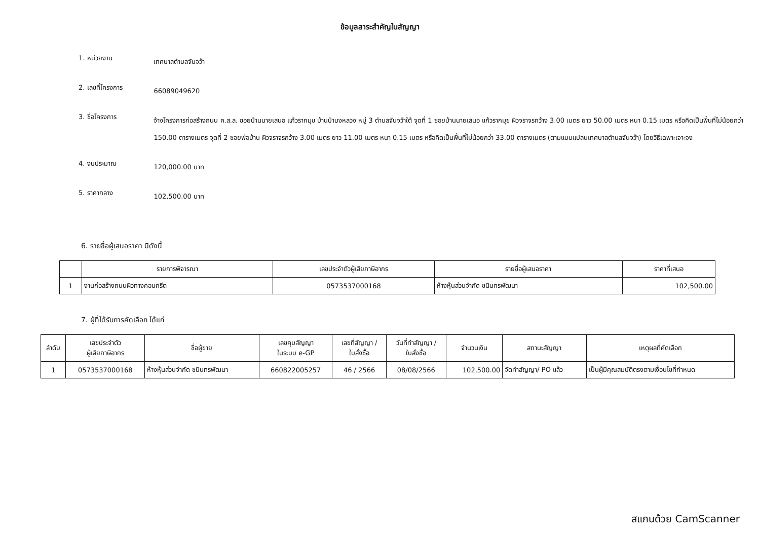ข้อมูลสาระสำคัญในสัญญา
1. หน่วยงาน
เทศบาลตำบลจันจว้า
2. เลขที่โครงการ
66089049620
3. ชื่อโครงการ
จ้างโครงการก่อสร้างถนน ค.ส.ล. ซอยบ้านนายเสนอ แก้วรากมุข บ้านป่าบงหลวง หมู่ 3 ตำบลจันจว้าใต้ จุดที่ 1 ซอยบ้านนายเสนอ แก้วรากมุข ผิวจราจรกว้าง 3.00 เมตร ยาว 50.00 เมตร หนา 0.15 เมตร หรือคิดเป็นพื้นที่ไม่น้อยกว่า 150.00 ตารางเมตร จุดที่ 2 ซอยพ่อบ้าน ผิวจราจรกว้าง 3.00 เมตร ยาว 11.00 เมตร หนา 0.15 เมตร หรือคิดเป็นพื้นที่ไม่น้อยกว่า 33.00 ตารางเมตร (ตามแบบแปลนเทศบาลตำบลจันจว้า) โดยวิธีเฉพาะเจาะจง
4. งบประมาณ
120,000.00 บาท
5. ราคากลาง
102,500.00 บาท
6. รายชื่อผู้เสนอราคา มีดังนี้
| | รายการพิจารณา | เลขประจำตัวผู้เสียภาษีอากร | รายชื่อผู้เสนอราคา | ราคาที่เสนอ |
| --- | --- | --- | --- | --- |
| 1 | งานก่อสร้างถนนผิวทางคอนกรีต | 0573537000168 | ห้างหุ้นส่วนจำกัด ชนินทรพัฒนา | 102,500.00 |
7. ผู้ที่ได้รับการคัดเลือก ได้แก่
| ลำดับ | เลขประจำตัว ผู้เสียภาษีอากร | ชื่อผู้ขาย | เลขคุมสัญญา ในระบบ e-GP | เลขที่สัญญา / ใบสั่งซื้อ | วันที่ทำสัญญา / ใบสั่งซื้อ | จำนวนเงิน | สถานะสัญญา | เหตุผลที่คัดเลือก |
| --- | --- | --- | --- | --- | --- | --- | --- | --- |
| 1 | 0573537000168 | ห้างหุ้นส่วนจำกัด ชนินทรพัฒนา | 660822005257 | 46 / 2566 | 08/08/2566 | 102,500.00 | จัดทำสัญญา/ PO แล้ว | เป็นผู้มีคุณสมบัติตรงตามเงื่อนไขที่กำหนด |
สแกนด้วย CamScanner